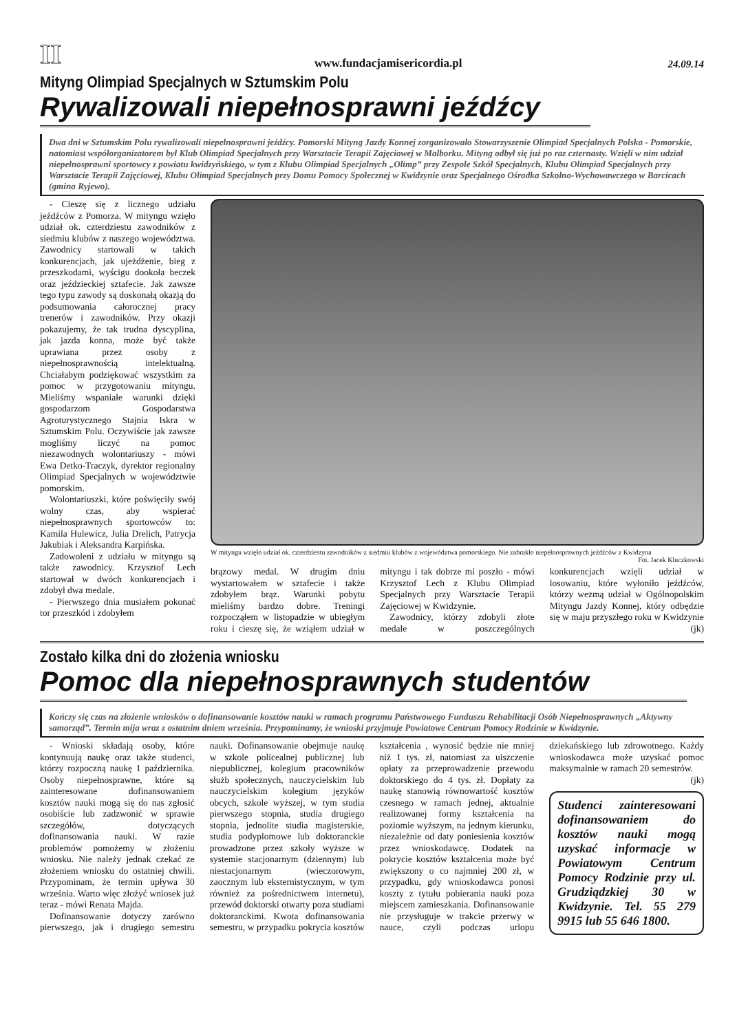II www.fundacjamisericordia.pl 24.09.14
Mityng Olimpiad Specjalnych w Sztumskim Polu
Rywalizowali niepełnosprawni jeźdźcy
Dwa dni w Sztumskim Polu rywalizowali niepełnosprawni jeźdźcy. Pomorski Mityng Jazdy Konnej zorganizowało Stowarzyszenie Olimpiad Specjalnych Polska - Pomorskie, natomiast współorganizatorem był Klub Olimpiad Specjalnych przy Warsztacie Terapii Zajęciowej w Malborku. Mityng odbył się już po raz czternasty. Wzięli w nim udział niepełnosprawni sportowcy z powiatu kwidzyńskiego, w tym z Klubu Olimpiad Specjalnych „Olimp” przy Zespole Szkół Specjalnych, Klubu Olimpiad Specjalnych przy Warsztacie Terapii Zajęciowej, Klubu Olimpiad Specjalnych przy Domu Pomocy Społecznej w Kwidzynie oraz Specjalnego Ośrodka Szkolno-Wychowawczego w Barcicach (gmina Ryjewo).
- Cieszę się z licznego udziału jeźdźców z Pomorza. W mityngu wzięło udział ok. czterdziestu zawodników z siedmiu klubów z naszego województwa. Zawodnicy startowali w takich konkurencjach, jak ujeżdżenie, bieg z przeszkodami, wyścigu dookoła beczek oraz jeździeckiej sztafecie. Jak zawsze tego typu zawody są doskonałą okazją do podsumowania całorocznej pracy trenerów i zawodników. Przy okazji pokazujemy, że tak trudna dyscyplina, jak jazda konna, może być także uprawiana przez osoby z niepełnosprawnością intelektualną. Chciałabym podziękować wszystkim za pomoc w przygotowaniu mityngu. Mieliśmy wspaniałe warunki dzięki gospodarzom Gospodarstwa Agroturystycznego Stajnia Iskra w Sztumskim Polu. Oczywiście jak zawsze mogliśmy liczyć na pomoc niezawodnych wolontariuszy - mówi Ewa Detko-Traczyk, dyrektor regionalny Olimpiad Specjalnych w województwie pomorskim.
Wolontariuszki, które poświęciły swój wolny czas, aby wspierać niepełnosprawnych sportowców to: Kamila Hulewicz, Julia Drelich, Patrycja Jakubiak i Aleksandra Karpińska.
Zadowoleni z udziału w mityngu są także zawodnicy. Krzysztof Lech startował w dwóch konkurencjach i zdobył dwa medale.
- Pierwszego dnia musiałem pokonać tor przeszkód i zdobyłem
W mityngu wzięło udział ok. czterdziestu zawodników z siedmiu klubów z województwa pomorskiego. Nie zabrakło niepełnosprawnych jeźdźców z Kwidzyna
Fot. Jacek Kluczkowski
brązowy medal. W drugim dniu wystartowałem w sztafecie i także zdobyłem brąz. Warunki pobytu mieliśmy bardzo dobre. Treningi rozpocząłem w listopadzie w ubiegłym roku i cieszę się, że wziąłem udział w mityngu i tak dobrze mi poszło - mówi Krzysztof Lech z Klubu Olimpiad Specjalnych przy Warsztacie Terapii Zajęciowej w Kwidzynie.
Zawodnicy, którzy zdobyli złote medale w poszczególnych konkurencjach wzięli udział w losowaniu, które wyłoniło jeźdźców, którzy wezmą udział w Ogólnopolskim Mityngu Jazdy Konnej, który odbędzie się w maju przyszłego roku w Kwidzynie
(jk)
Zostało kilka dni do złożenia wniosku
Pomoc dla niepełnosprawnych studentów
Kończy się czas na złożenie wniosków o dofinansowanie kosztów nauki w ramach programu Państwowego Funduszu Rehabilitacji Osób Niepełnosprawnych „Aktywny samorząd”. Termin mija wraz z ostatnim dniem września. Przypominamy, że wnioski przyjmuje Powiatowe Centrum Pomocy Rodzinie w Kwidzynie.
- Wnioski składają osoby, które kontynuują naukę oraz także studenci, którzy rozpoczną naukę 1 października. Osoby niepełnosprawne, które są zainteresowane dofinansowaniem kosztów nauki mogą się do nas zgłosić osobiście lub zadzwonić w sprawie szczegółów, dotyczących dofinansowania nauki. W razie problemów pomożemy w złożeniu wniosku. Nie należy jednak czekać ze złożeniem wniosku do ostatniej chwili. Przypominam, że termin upływa 30 września. Warto więc złożyć wniosek już teraz - mówi Renata Majda.
Dofinansowanie dotyczy zarówno pierwszego, jak i drugiego semestru nauki. Dofinansowanie obejmuje naukę w szkole policealnej publicznej lub niepublicznej, kolegium pracowników służb społecznych, nauczycielskim lub nauczycielskim kolegium języków obcych, szkole wyższej, w tym studia pierwszego stopnia, studia drugiego stopnia, jednolite studia magisterskie, studia podyplomowe lub doktoranckie prowadzone przez szkoły wyższe w systemie stacjonarnym (dziennym) lub niestacjonarnym (wieczorowym, zaocznym lub eksternistycznym, w tym również za pośrednictwem internetu), przewód doktorski otwarty poza studiami doktoranckimi. Kwota dofinansowania semestru, w przypadku pokrycia kosztów kształcenia , wynosić będzie nie mniej niż 1 tys. zł, natomiast za uiszczenie opłaty za przeprowadzenie przewodu doktorskiego do 4 tys. zł. Dopłaty za naukę stanowią równowartość kosztów czesnego w ramach jednej, aktualnie realizowanej formy kształcenia na poziomie wyższym, na jednym kierunku, niezależnie od daty poniesienia kosztów przez wnioskodawcę. Dodatek na pokrycie kosztów kształcenia może być zwiększony o co najmniej 200 zł, w przypadku, gdy wnioskodawca ponosi koszty z tytułu pobierania nauki poza miejscem zamieszkania. Dofinansowanie nie przysługuje w trakcie przerwy w nauce, czyli podczas urlopu dziekańskiego lub zdrowotnego. Każdy wnioskodawca może uzyskać pomoc maksymalnie w ramach 20 semestrów.
(jk)
Studenci zainteresowani dofinansowaniem do kosztów nauki mogą uzyskać informacje w Powiatowym Centrum Pomocy Rodzinie przy ul. Grudziądzkiej 30 w Kwidzynie. Tel. 55 279 9915 lub 55 646 1800.